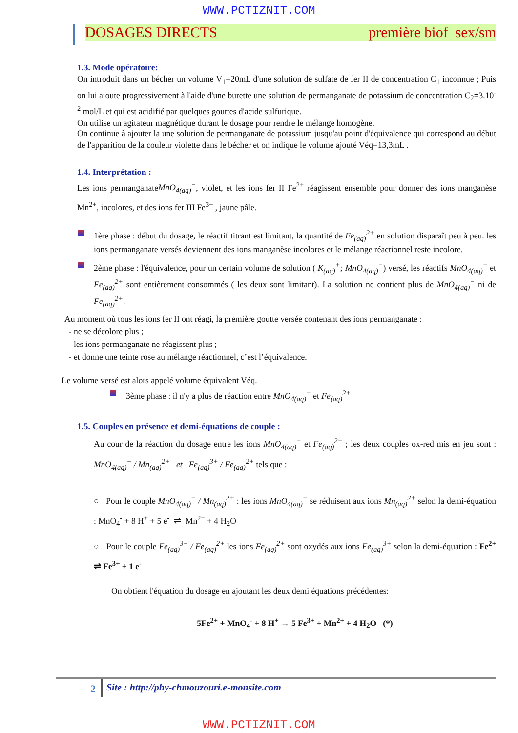WWW.PCTIZNIT.COM
DOSAGES DIRECTS première biof sex/sm
1.3. Mode opératoire:
On introduit dans un bécher un volume V<sub>1</sub>=20mL d'une solution de sulfate de fer II de concentration C<sub>1</sub> inconnue ; Puis on lui ajoute progressivement à l'aide d'une burette une solution de permanganate de potassium de concentration C<sub>2</sub>=3.10<sup>-2</sup> mol/L et qui est acidifié par quelques gouttes d'acide sulfurique.
On utilise un agitateur magnétique durant le dosage pour rendre le mélange homogène.
On continue à ajouter la une solution de permanganate de potassium jusqu'au point d'équivalence qui correspond au début de l'apparition de la couleur violette dans le bécher et on indique le volume ajouté Véq=13,3mL .
1.4. Interprétation :
Les ions permanganateMnO<sub>4(aq)</sub><sup>−</sup>, violet, et les ions fer II Fe<sup>2+</sup> réagissent ensemble pour donner des ions manganèse Mn<sup>2+</sup>, incolores, et des ions fer III Fe<sup>3+</sup> , jaune pâle.
1ère phase : début du dosage, le réactif titrant est limitant, la quantité de Fe<sub>(aq)</sub><sup>2+</sup> en solution disparaît peu à peu. les ions permanganate versés deviennent des ions manganèse incolores et le mélange réactionnel reste incolore.
2ème phase : l'équivalence, pour un certain volume de solution ( K<sub>(aq)</sub><sup>+</sup>; MnO<sub>4(aq)</sub><sup>−</sup>) versé, les réactifs MnO<sub>4(aq)</sub><sup>−</sup> et Fe<sub>(aq)</sub><sup>2+</sup> sont entièrement consommés ( les deux sont limitant). La solution ne contient plus de MnO<sub>4(aq)</sub><sup>−</sup> ni de Fe<sub>(aq)</sub><sup>2+</sup>.
Au moment où tous les ions fer II ont réagi, la première goutte versée contenant des ions permanganate :
- ne se décolore plus ;
- les ions permanganate ne réagissent plus ;
- et donne une teinte rose au mélange réactionnel, c’est l’équivalence.
Le volume versé est alors appelé volume équivalent Véq.
3ème phase : il n'y a plus de réaction entre MnO<sub>4(aq)</sub><sup>−</sup> et Fe<sub>(aq)</sub><sup>2+</sup>
1.5. Couples en présence et demi-équations de couple :
Au cour de la réaction du dosage entre les ions MnO<sub>4(aq)</sub><sup>−</sup> et Fe<sub>(aq)</sub><sup>2+</sup> ; les deux couples ox-red mis en jeu sont : MnO<sub>4(aq)</sub><sup>−</sup> / Mn<sub>(aq)</sub><sup>2+</sup> et Fe<sub>(aq)</sub><sup>3+</sup> / Fe<sub>(aq)</sub><sup>2+</sup> tels que :
○ Pour le couple MnO<sub>4(aq)</sub><sup>−</sup> / Mn<sub>(aq)</sub><sup>2+</sup> : les ions MnO<sub>4(aq)</sub><sup>−</sup> se réduisent aux ions Mn<sub>(aq)</sub><sup>2+</sup> selon la demi-équation : MnO<sub>4</sub><sup>-</sup> + 8 H<sup>+</sup> + 5 e<sup>-</sup> ⇌ Mn<sup>2+</sup> + 4 H<sub>2</sub>O
○ Pour le couple Fe<sub>(aq)</sub><sup>3+</sup> / Fe<sub>(aq)</sub><sup>2+</sup> les ions Fe<sub>(aq)</sub><sup>2+</sup> sont oxydés aux ions Fe<sub>(aq)</sub><sup>3+</sup> selon la demi-équation : Fe<sup>2+</sup> ⇌ Fe<sup>3+</sup> + 1 e<sup>-</sup>
On obtient l'équation du dosage en ajoutant les deux demi équations précédentes:
5Fe<sup>2+</sup> + MnO<sub>4</sub><sup>-</sup> + 8 H<sup>+</sup> → 5 Fe<sup>3+</sup> + Mn<sup>2+</sup> + 4 H<sub>2</sub>O (*)
2 Site : http://phy-chmouzouri.e-monsite.com
WWW.PCTIZNIT.COM